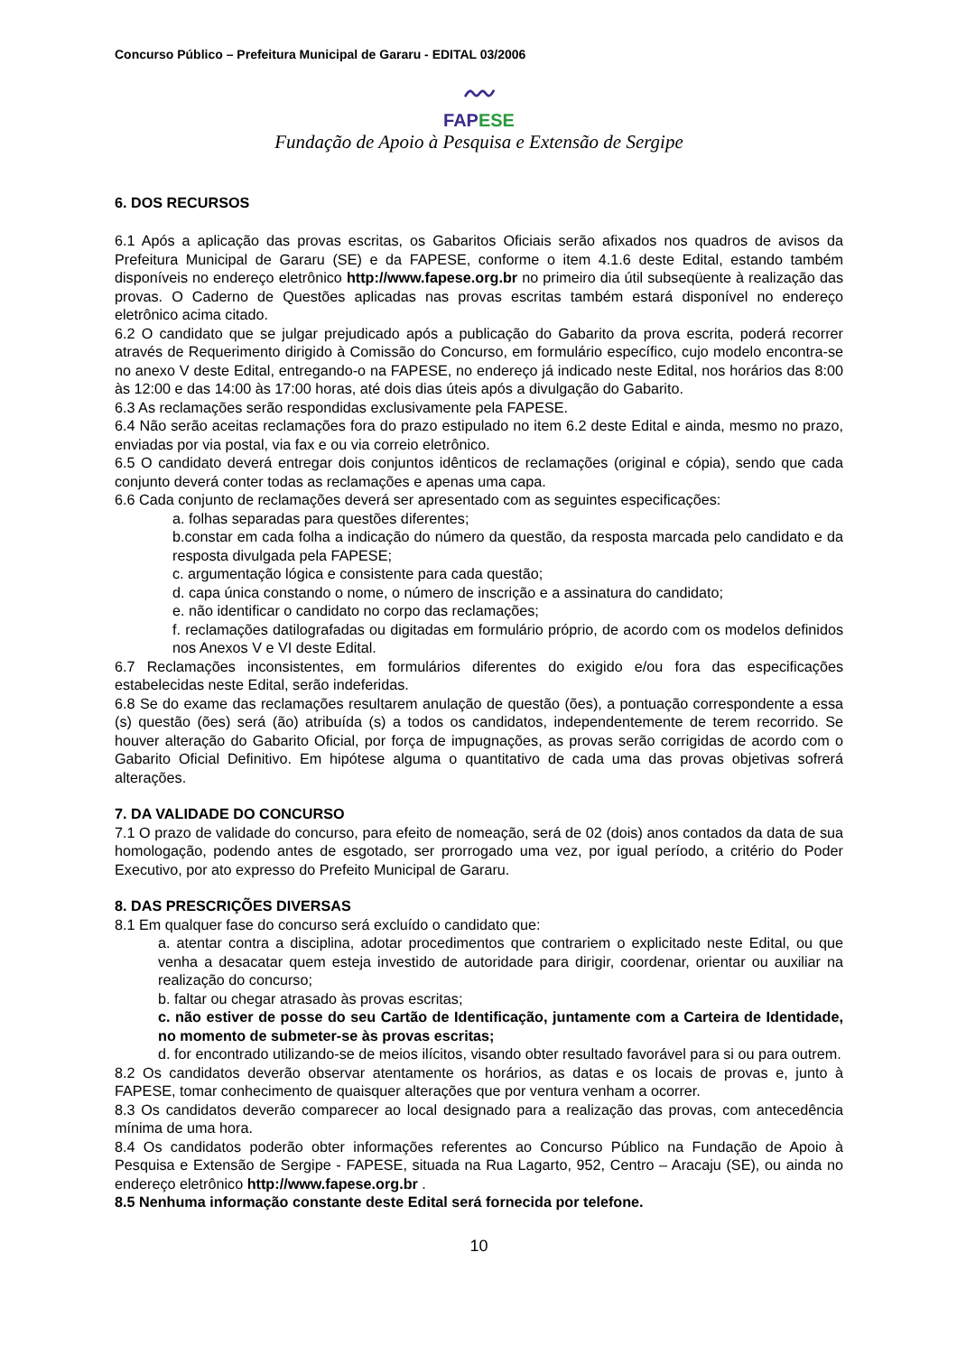Concurso Público – Prefeitura Municipal de Gararu - EDITAL 03/2006
〰
FAPESE
Fundação de Apoio à Pesquisa e Extensão de Sergipe
6. DOS RECURSOS
6.1 Após a aplicação das provas escritas, os Gabaritos Oficiais serão afixados nos quadros de avisos da Prefeitura Municipal de Gararu (SE) e da FAPESE, conforme o item 4.1.6 deste Edital, estando também disponíveis no endereço eletrônico http://www.fapese.org.br no primeiro dia útil subseqüente à realização das provas. O Caderno de Questões aplicadas nas provas escritas também estará disponível no endereço eletrônico acima citado.
6.2 O candidato que se julgar prejudicado após a publicação do Gabarito da prova escrita, poderá recorrer através de Requerimento dirigido à Comissão do Concurso, em formulário específico, cujo modelo encontra-se no anexo V deste Edital, entregando-o na FAPESE, no endereço já indicado neste Edital, nos horários das 8:00 às 12:00 e das 14:00 às 17:00 horas, até dois dias úteis após a divulgação do Gabarito.
6.3 As reclamações serão respondidas exclusivamente pela FAPESE.
6.4 Não serão aceitas reclamações fora do prazo estipulado no item 6.2 deste Edital e ainda, mesmo no prazo, enviadas por via postal, via fax e ou via correio eletrônico.
6.5 O candidato deverá entregar dois conjuntos idênticos de reclamações (original e cópia), sendo que cada conjunto deverá conter todas as reclamações e apenas uma capa.
6.6 Cada conjunto de reclamações deverá ser apresentado com as seguintes especificações:
a. folhas separadas para questões diferentes;
b.constar em cada folha a indicação do número da questão, da resposta marcada pelo candidato e da resposta divulgada pela FAPESE;
c. argumentação lógica e consistente para cada questão;
d. capa única constando o nome, o número de inscrição e a assinatura do candidato;
e. não identificar o candidato no corpo das reclamações;
f. reclamações datilografadas ou digitadas em formulário próprio, de acordo com os modelos definidos nos Anexos V e VI deste Edital.
6.7 Reclamações inconsistentes, em formulários diferentes do exigido e/ou fora das especificações estabelecidas neste Edital, serão indeferidas.
6.8 Se do exame das reclamações resultarem anulação de questão (ões), a pontuação correspondente a essa (s) questão (ões) será (ão) atribuída (s) a todos os candidatos, independentemente de terem recorrido. Se houver alteração do Gabarito Oficial, por força de impugnações, as provas serão corrigidas de acordo com o Gabarito Oficial Definitivo. Em hipótese alguma o quantitativo de cada uma das provas objetivas sofrerá alterações.
7. DA VALIDADE DO CONCURSO
7.1 O prazo de validade do concurso, para efeito de nomeação, será de 02 (dois) anos contados da data de sua homologação, podendo antes de esgotado, ser prorrogado uma vez, por igual período, a critério do Poder Executivo, por ato expresso do Prefeito Municipal de Gararu.
8. DAS PRESCRIÇÕES DIVERSAS
8.1 Em qualquer fase do concurso será excluído o candidato que:
a. atentar contra a disciplina, adotar procedimentos que contrariem o explicitado neste Edital, ou que venha a desacatar quem esteja investido de autoridade para dirigir, coordenar, orientar ou auxiliar na realização do concurso;
b. faltar ou chegar atrasado às provas escritas;
c. não estiver de posse do seu Cartão de Identificação, juntamente com a Carteira de Identidade, no momento de submeter-se às provas escritas;
d. for encontrado utilizando-se de meios ilícitos, visando obter resultado favorável para si ou para outrem.
8.2 Os candidatos deverão observar atentamente os horários, as datas e os locais de provas e, junto à FAPESE, tomar conhecimento de quaisquer alterações que por ventura venham a ocorrer.
8.3 Os candidatos deverão comparecer ao local designado para a realização das provas, com antecedência mínima de uma hora.
8.4 Os candidatos poderão obter informações referentes ao Concurso Público na Fundação de Apoio à Pesquisa e Extensão de Sergipe - FAPESE, situada na Rua Lagarto, 952, Centro – Aracaju (SE), ou ainda no endereço eletrônico http://www.fapese.org.br .
8.5 Nenhuma informação constante deste Edital será fornecida por telefone.
10